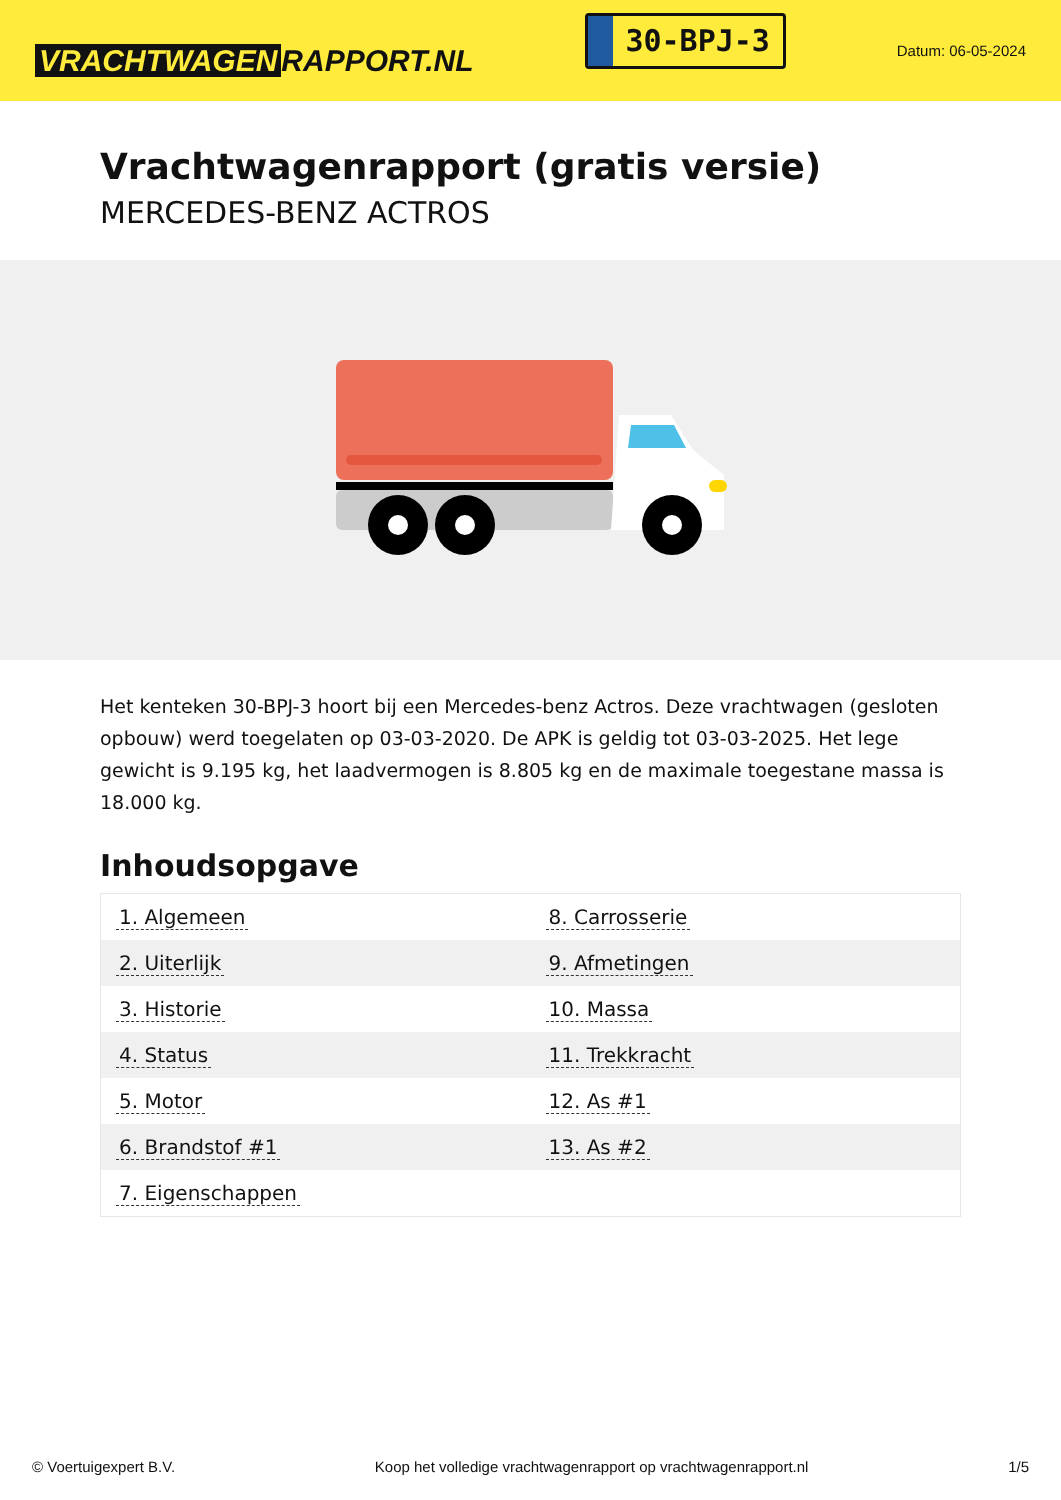VRACHTWAGEN RAPPORT.NL
30-BPJ-3
Datum: 06-05-2024
Vrachtwagenrapport (gratis versie)
MERCEDES-BENZ ACTROS
Het kenteken 30-BPJ-3 hoort bij een Mercedes-benz Actros. Deze vrachtwagen (gesloten opbouw) werd toegelaten op 03-03-2020. De APK is geldig tot 03-03-2025. Het lege gewicht is 9.195 kg, het laadvermogen is 8.805 kg en de maximale toegestane massa is 18.000 kg.
Inhoudsopgave
| 1. Algemeen | 8. Carrosserie |
| 2. Uiterlijk | 9. Afmetingen |
| 3. Historie | 10. Massa |
| 4. Status | 11. Trekkracht |
| 5. Motor | 12. As #1 |
| 6. Brandstof #1 | 13. As #2 |
| 7. Eigenschappen | |
© Voertuigexpert B.V. Koop het volledige vrachtwagenrapport op vrachtwagenrapport.nl 1/5